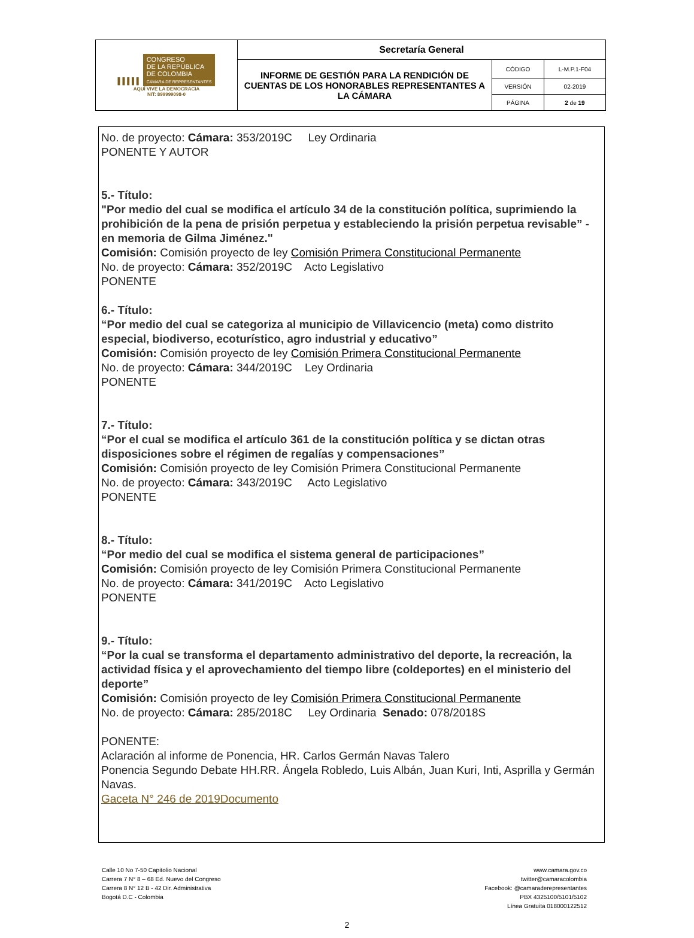| ▌▌▌▌▌ CONGRESO DE LA REPÚBLICA DE COLOMBIA CÁMARA DE REPRESENTANTES AQUÍ VIVE LA DEMOCRACIA NIT: 899999098-0 | Secretaría General | | |
| | INFORME DE GESTIÓN PARA LA RENDICIÓN DE CUENTAS DE LOS HONORABLES REPRESENTANTES A LA CÁMARA | CÓDIGO | L-M.P.1-F04 |
| | | VERSIÓN | 02-2019 |
| | | PÁGINA | 2 de 19 |
No. de proyecto: Cámara: 353/2019C Ley Ordinaria
PONENTE Y AUTOR
5.- Título:
"Por medio del cual se modifica el artículo 34 de la constitución política, suprimiendo la prohibición de la pena de prisión perpetua y estableciendo la prisión perpetua revisable” -en memoria de Gilma Jiménez."
Comisión: Comisión proyecto de ley Comisión Primera Constitucional Permanente
No. de proyecto: Cámara: 352/2019C Acto Legislativo
PONENTE
6.- Título:
“Por medio del cual se categoriza al municipio de Villavicencio (meta) como distrito especial, biodiverso, ecoturístico, agro industrial y educativo”
Comisión: Comisión proyecto de ley Comisión Primera Constitucional Permanente
No. de proyecto: Cámara: 344/2019C Ley Ordinaria
PONENTE
7.- Título:
“Por el cual se modifica el artículo 361 de la constitución política y se dictan otras disposiciones sobre el régimen de regalías y compensaciones”
Comisión: Comisión proyecto de ley Comisión Primera Constitucional Permanente
No. de proyecto: Cámara: 343/2019C Acto Legislativo
PONENTE
8.- Título:
“Por medio del cual se modifica el sistema general de participaciones”
Comisión: Comisión proyecto de ley Comisión Primera Constitucional Permanente
No. de proyecto: Cámara: 341/2019C Acto Legislativo
PONENTE
9.- Título:
“Por la cual se transforma el departamento administrativo del deporte, la recreación, la actividad física y el aprovechamiento del tiempo libre (coldeportes) en el ministerio del deporte”
Comisión: Comisión proyecto de ley Comisión Primera Constitucional Permanente
No. de proyecto: Cámara: 285/2018C Ley Ordinaria Senado: 078/2018S
PONENTE:
Aclaración al informe de Ponencia, HR. Carlos Germán Navas Talero
Ponencia Segundo Debate HH.RR. Ángela Robledo, Luis Albán, Juan Kuri, Inti, Asprilla y Germán Navas.
Gaceta N° 246 de 2019Documento
Calle 10 No 7-50 Capitolio Nacional
Carrera 7 N° 8 – 68 Ed. Nuevo del Congreso
Carrera 8 N° 12 B - 42 Dir. Administrativa
Bogotá D.C - Colombia
www.camara.gov.co
twitter@camaracolombia
Facebook: @camaraderepresentantes
PBX 4325100/5101/5102
Línea Gratuita 018000122512
2